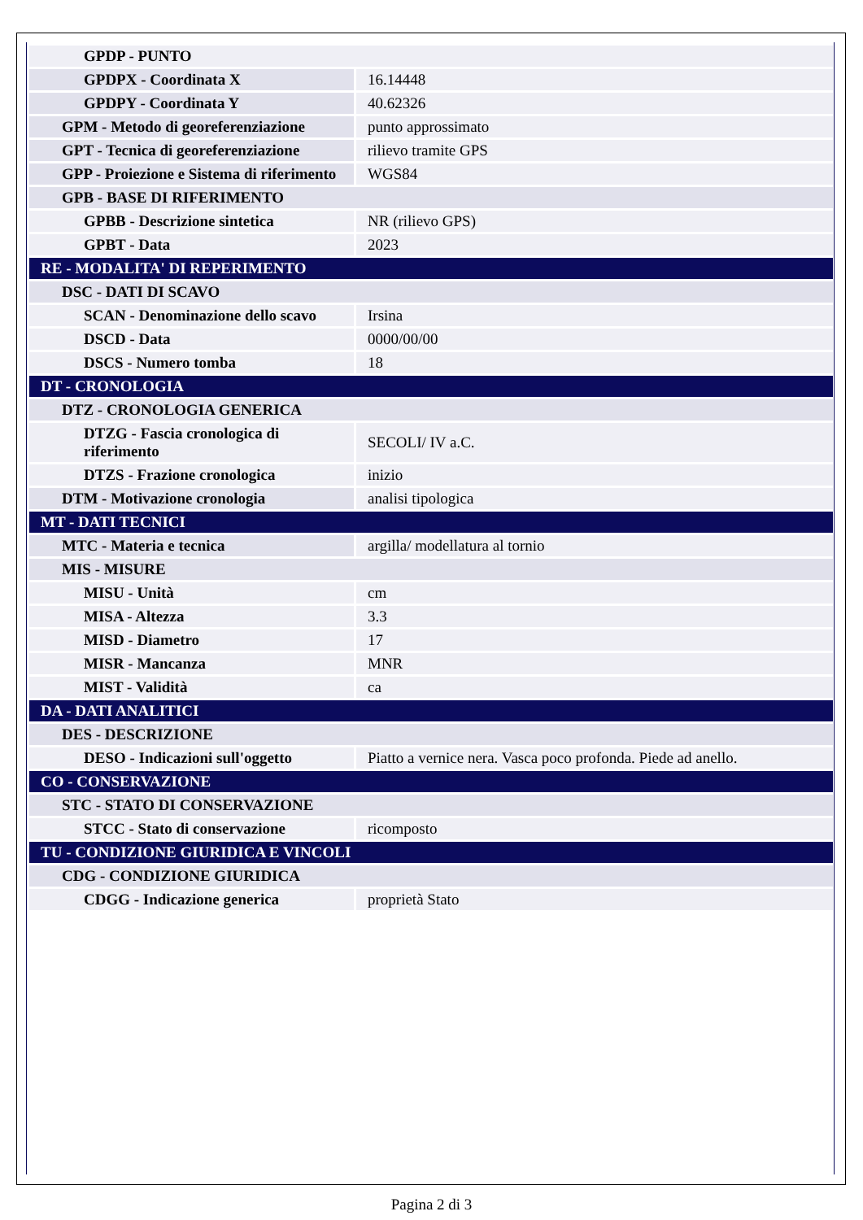| GPDP - PUNTO | |
| GPDPX - Coordinata X | 16.14448 |
| GPDPY - Coordinata Y | 40.62326 |
| GPM - Metodo di georeferenziazione | punto approssimato |
| GPT - Tecnica di georeferenziazione | rilievo tramite GPS |
| GPP - Proiezione e Sistema di riferimento | WGS84 |
| GPB - BASE DI RIFERIMENTO | |
| GPBB - Descrizione sintetica | NR (rilievo GPS) |
| GPBT - Data | 2023 |
| RE - MODALITA' DI REPERIMENTO | |
| DSC - DATI DI SCAVO | |
| SCAN - Denominazione dello scavo | Irsina |
| DSCD - Data | 0000/00/00 |
| DSCS - Numero tomba | 18 |
| DT - CRONOLOGIA | |
| DTZ - CRONOLOGIA GENERICA | |
| DTZG - Fascia cronologica di riferimento | SECOLI/ IV a.C. |
| DTZS - Frazione cronologica | inizio |
| DTM - Motivazione cronologia | analisi tipologica |
| MT - DATI TECNICI | |
| MTC - Materia e tecnica | argilla/ modellatura al tornio |
| MIS - MISURE | |
| MISU - Unità | cm |
| MISA - Altezza | 3.3 |
| MISD - Diametro | 17 |
| MISR - Mancanza | MNR |
| MIST - Validità | ca |
| DA - DATI ANALITICI | |
| DES - DESCRIZIONE | |
| DESO - Indicazioni sull'oggetto | Piatto a vernice nera. Vasca poco profonda. Piede ad anello. |
| CO - CONSERVAZIONE | |
| STC - STATO DI CONSERVAZIONE | |
| STCC - Stato di conservazione | ricomposto |
| TU - CONDIZIONE GIURIDICA E VINCOLI | |
| CDG - CONDIZIONE GIURIDICA | |
| CDGG - Indicazione generica | proprietà Stato |
Pagina 2 di 3